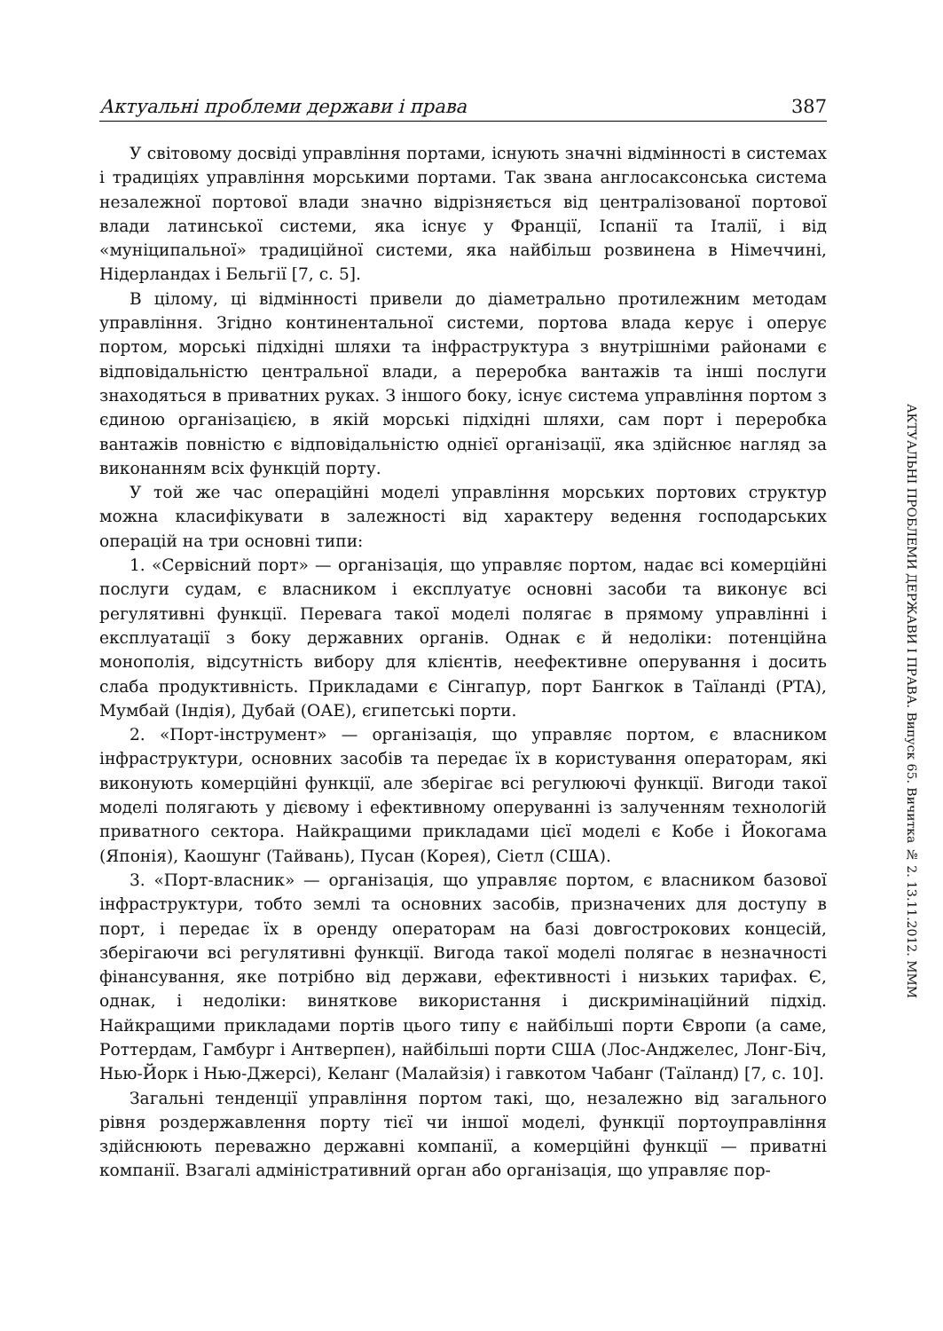Актуальні проблеми держави і права 387
У світовому досвіді управління портами, існують значні відмінності в системах і традиціях управління морськими портами. Так звана англосаксонська система незалежної портової влади значно відрізняється від централізованої портової влади латинської системи, яка існує у Франції, Іспанії та Італії, і від «муніципальної» традиційної системи, яка найбільш розвинена в Німеччині, Нідерландах і Бельгії [7, с. 5].
В цілому, ці відмінності привели до діаметрально протилежним методам управління. Згідно континентальної системи, портова влада керує і оперує портом, морські підхідні шляхи та інфраструктура з внутрішніми районами є відповідальністю центральної влади, а переробка вантажів та інші послуги знаходяться в приватних руках. З іншого боку, існує система управління портом з єдиною організацією, в якій морські підхідні шляхи, сам порт і переробка вантажів повністю є відповідальністю однієї організації, яка здійснює нагляд за виконанням всіх функцій порту.
У той же час операційні моделі управління морських портових структур можна класифікувати в залежності від характеру ведення господарських операцій на три основні типи:
1. «Сервісний порт» — організація, що управляє портом, надає всі комерційні послуги судам, є власником і експлуатує основні засоби та виконує всі регулятивні функції. Перевага такої моделі полягає в прямому управлінні і експлуатації з боку державних органів. Однак є й недоліки: потенційна монополія, відсутність вибору для клієнтів, неефективне оперування і досить слаба продуктивність. Прикладами є Сінгапур, порт Бангкок в Таїланді (PTA), Мумбай (Індія), Дубай (ОАЕ), єгипетські порти.
2. «Порт-інструмент» — організація, що управляє портом, є власником інфраструктури, основних засобів та передає їх в користування операторам, які виконують комерційні функції, але зберігає всі регулюючі функції. Вигоди такої моделі полягають у дієвому і ефективному оперуванні із залученням технологій приватного сектора. Найкращими прикладами цієї моделі є Кобе і Йокогама (Японія), Каошунг (Тайвань), Пусан (Корея), Сіетл (США).
3. «Порт-власник» — організація, що управляє портом, є власником базової інфраструктури, тобто землі та основних засобів, призначених для доступу в порт, і передає їх в оренду операторам на базі довгострокових концесій, зберігаючи всі регулятивні функції. Вигода такої моделі полягає в незначності фінансування, яке потрібно від держави, ефективності і низьких тарифах. Є, однак, і недоліки: виняткове використання і дискримінаційний підхід. Найкращими прикладами портів цього типу є найбільші порти Європи (а саме, Роттердам, Гамбург і Антверпен), найбільші порти США (Лос-Анджелес, Лонг-Біч, Нью-Йорк і Нью-Джерсі), Келанг (Малайзія) і гавкотом Чабанг (Таїланд) [7, с. 10].
Загальні тенденції управління портом такі, що, незалежно від загального рівня роздержавлення порту тієї чи іншої моделі, функції портоуправління здійснюють переважно державні компанії, а комерційні функції — приватні компанії. Взагалі адміністративний орган або організація, що управляє пор-
АКТУАЛЬНІ ПРОБЛЕМИ ДЕРЖАВИ І ПРАВА. Випуск 65. Вичитка № 2. 13.11.2012. MMM